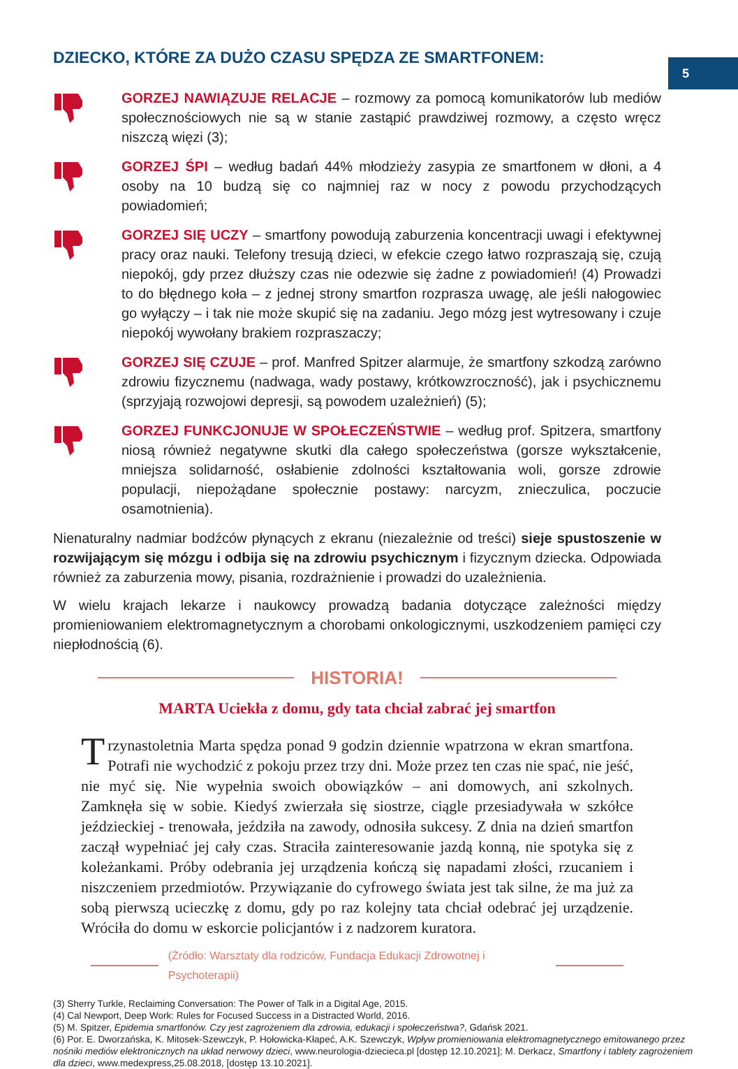5
DZIECKO, KTÓRE ZA DUŻO CZASU SPĘDZA ZE SMARTFONEM:
GORZEJ NAWIĄZUJE RELACJE – rozmowy za pomocą komunikatorów lub mediów społecznościowych nie są w stanie zastąpić prawdziwej rozmowy, a często wręcz niszczą więzi (3);
GORZEJ ŚPI – według badań 44% młodzieży zasypia ze smartfonem w dłoni, a 4 osoby na 10 budzą się co najmniej raz w nocy z powodu przychodzących powiadomień;
GORZEJ SIĘ UCZY – smartfony powodują zaburzenia koncentracji uwagi i efektywnej pracy oraz nauki. Telefony tresują dzieci, w efekcie czego łatwo rozpraszają się, czują niepokój, gdy przez dłuższy czas nie odezwie się żadne z powiadomień! (4) Prowadzi to do błędnego koła – z jednej strony smartfon rozprasza uwagę, ale jeśli nałogowiec go wyłączy – i tak nie może skupić się na zadaniu. Jego mózg jest wytresowany i czuje niepokój wywołany brakiem rozpraszaczy;
GORZEJ SIĘ CZUJE – prof. Manfred Spitzer alarmuje, że smartfony szkodzą zarówno zdrowiu fizycznemu (nadwaga, wady postawy, krótkowzroczność), jak i psychicznemu (sprzyjają rozwojowi depresji, są powodem uzależnień) (5);
GORZEJ FUNKCJONUJE W SPOŁECZEŃSTWIE – według prof. Spitzera, smartfony niosą również negatywne skutki dla całego społeczeństwa (gorsze wykształcenie, mniejsza solidarność, osłabienie zdolności kształtowania woli, gorsze zdrowie populacji, niepożądane społecznie postawy: narcyzm, znieczulica, poczucie osamotnienia).
Nienaturalny nadmiar bodźców płynących z ekranu (niezależnie od treści) sieje spustoszenie w rozwijającym się mózgu i odbija się na zdrowiu psychicznym i fizycznym dziecka. Odpowiada również za zaburzenia mowy, pisania, rozdrażnienie i prowadzi do uzależnienia.
W wielu krajach lekarze i naukowcy prowadzą badania dotyczące zależności między promieniowaniem elektromagnetycznym a chorobami onkologicznymi, uszkodzeniem pamięci czy niepłodnością (6).
HISTORIA!
MARTA Uciekła z domu, gdy tata chciał zabrać jej smartfon
Trzynastoletnia Marta spędza ponad 9 godzin dziennie wpatrzona w ekran smartfona. Potrafi nie wychodzić z pokoju przez trzy dni. Może przez ten czas nie spać, nie jeść, nie myć się. Nie wypełnia swoich obowiązków – ani domowych, ani szkolnych. Zamknęła się w sobie. Kiedyś zwierzała się siostrze, ciągle przesiadywała w szkółce jeździeckiej - trenowała, jeździła na zawody, odnosiła sukcesy. Z dnia na dzień smartfon zaczął wypełniać jej cały czas. Straciła zainteresowanie jazdą konną, nie spotyka się z koleżankami. Próby odebrania jej urządzenia kończą się napadami złości, rzucaniem i niszczeniem przedmiotów. Przywiązanie do cyfrowego świata jest tak silne, że ma już za sobą pierwszą ucieczkę z domu, gdy po raz kolejny tata chciał odebrać jej urządzenie. Wróciła do domu w eskorcie policjantów i z nadzorem kuratora.
(Źródło: Warsztaty dla rodziców, Fundacja Edukacji Zdrowotnej i Psychoterapii)
(3) Sherry Turkle, Reclaiming Conversation: The Power of Talk in a Digital Age, 2015.
(4) Cal Newport, Deep Work: Rules for Focused Success in a Distracted World, 2016.
(5) M. Spitzer, Epidemia smartfonów. Czy jest zagrożeniem dla zdrowia, edukacji i społeczeństwa?, Gdańsk 2021.
(6) Por. E. Dworzańska, K. Mitosek-Szewczyk, P. Hołowicka-Kłapeć, A.K. Szewczyk, Wpływ promieniowania elektromagnetycznego emitowanego przez nośniki mediów elektronicznych na układ nerwowy dzieci, www.neurologia-dziecieca.pl [dostęp 12.10.2021]; M. Derkacz, Smartfony i tablety zagrożeniem dla dzieci, www.medexpress,25.08.2018, [dostęp 13.10.2021].